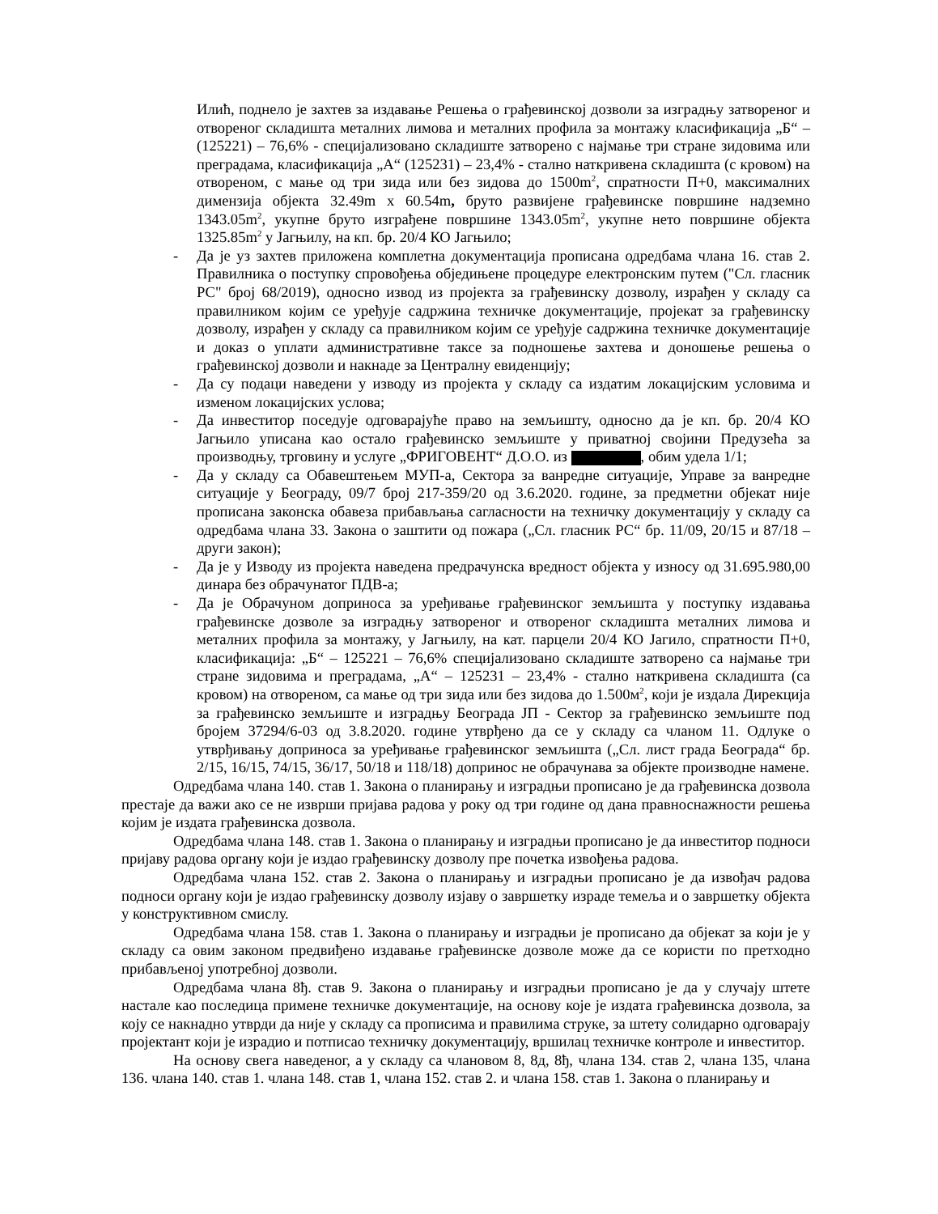Илић, поднело је захтев за издавање Решења о грађевинској дозволи за изградњу затвореног и отвореног складишта металних лимова и металних профила за монтажу класификација „Б“ – (125221) – 76,6% - специјализовано складиште затворено с најмање три стране зидовима или преградама, класификација „А“ (125231) – 23,4% - стално наткривена складишта (с кровом) на отвореном, с мање од три зида или без зидова до 1500m<sup>2</sup>, спратности П+0, максималних димензија објекта 32.49m x 60.54m, бруто развијене грађевинске површине надземно 1343.05m<sup>2</sup>, укупне бруто изграђене површине 1343.05m<sup>2</sup>, укупне нето површине објекта 1325.85m<sup>2</sup> у Јагњилу, на кп. бр. 20/4 КО Јагњило;
- Да је уз захтев приложена комплетна документација прописана одредбама члана 16. став 2. Правилника о поступку спровођења обједињене процедуре електронским путем ("Сл. гласник РС" број 68/2019), односно извод из пројекта за грађевинску дозволу, израђен у складу са правилником којим се уређује садржина техничке документације, пројекат за грађевинску дозволу, израђен у складу са правилником којим се уређује садржина техничке документације и доказ о уплати административне таксе за подношење захтева и доношење решења о грађевинској дозволи и накнаде за Централну евиденцију;
- Да су подаци наведени у изводу из пројекта у складу са издатим локацијским условима и изменом локацијских услова;
- Да инвеститор поседује одговарајуће право на земљишту, односно да је кп. бр. 20/4 КО Јагњило уписана као остало грађевинско земљиште у приватној својини Предузећа за производњу, трговину и услуге „ФРИГОВЕНТ“ Д.О.О. из , обим удела 1/1;
- Да у складу са Обавештењем МУП-а, Сектора за ванредне ситуације, Управе за ванредне ситуације у Београду, 09/7 број 217-359/20 од 3.6.2020. године, за предметни објекат није прописана законска обавеза прибављања сагласности на техничку документацију у складу са одредбама члана 33. Закона о заштити од пожара („Сл. гласник РС“ бр. 11/09, 20/15 и 87/18 – други закон);
- Да је у Изводу из пројекта наведена предрачунска вредност објекта у износу од 31.695.980,00 динара без обрачунатог ПДВ-а;
- Да је Обрачуном доприноса за уређивање грађевинског земљишта у поступку издавања грађевинске дозволе за изградњу затвореног и отвореног складишта металних лимова и металних профила за монтажу, у Јагњилу, на кат. парцели 20/4 КО Јагило, спратности П+0, класификација: „Б“ – 125221 – 76,6% специјализовано складиште затворено са најмање три стране зидовима и преградама, „А“ – 125231 – 23,4% - стално наткривена складишта (са кровом) на отвореном, са мање од три зида или без зидова до 1.500м<sup>2</sup>, који је издала Дирекција за грађевинско земљиште и изградњу Београда ЈП - Сектор за грађевинско земљиште под бројем 37294/6-03 од 3.8.2020. године утврђено да се у складу са чланом 11. Одлуке о утврђивању доприноса за уређивање грађевинског земљишта („Сл. лист града Београда“ бр. 2/15, 16/15, 74/15, 36/17, 50/18 и 118/18) допринос не обрачунава за објекте производне намене.
Одредбама члана 140. став 1. Закона о планирању и изградњи прописано је да грађевинска дозвола престаје да важи ако се не изврши пријава радова у року од три године од дана правноснажности решења којим је издата грађевинска дозвола.
Одредбама члана 148. став 1. Закона о планирању и изградњи прописано је да инвеститор подноси пријаву радова органу који је издао грађевинску дозволу пре почетка извођења радова.
Одредбама члана 152. став 2. Закона о планирању и изградњи прописано је да извођач радова подноси органу који је издао грађевинску дозволу изјаву о завршетку израде темеља и о завршетку објекта у конструктивном смислу.
Одредбама члана 158. став 1. Закона о планирању и изградњи је прописано да објекат за који је у складу са овим законом предвиђено издавање грађевинске дозволе може да се користи по претходно прибављеној употребној дозволи.
Одредбама члана 8ђ. став 9. Закона о планирању и изградњи прописано је да у случају штете настале као последица примене техничке документације, на основу које је издата грађевинска дозвола, за коју се накнадно утврди да није у складу са прописима и правилима струке, за штету солидарно одговарају пројектант који је израдио и потписао техничку документацију, вршилац техничке контроле и инвеститор.
На основу свега наведеног, а у складу са члановом 8, 8д, 8ђ, члана 134. став 2, члана 135, члана 136. члана 140. став 1. члана 148. став 1, члана 152. став 2. и члана 158. став 1. Закона о планирању и